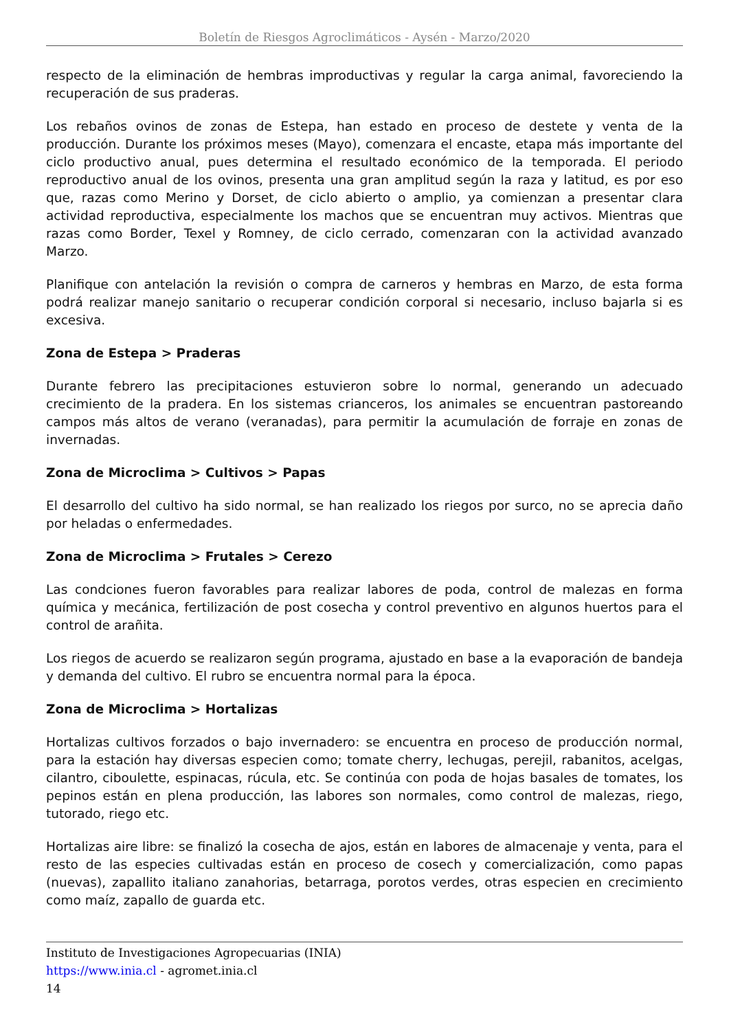Boletín de Riesgos Agroclimáticos - Aysén - Marzo/2020
respecto de la eliminación de hembras improductivas y regular la carga animal, favoreciendo la recuperación de sus praderas.
Los rebaños ovinos de zonas de Estepa, han estado en proceso de destete y venta de la producción. Durante los próximos meses (Mayo), comenzara el encaste, etapa más importante del ciclo productivo anual, pues determina el resultado económico de la temporada. El periodo reproductivo anual de los ovinos, presenta una gran amplitud según la raza y latitud, es por eso que, razas como Merino y Dorset, de ciclo abierto o amplio, ya comienzan a presentar clara actividad reproductiva, especialmente los machos que se encuentran muy activos. Mientras que razas como Border, Texel y Romney, de ciclo cerrado, comenzaran con la actividad avanzado Marzo.
Planifique con antelación la revisión o compra de carneros y hembras en Marzo, de esta forma podrá realizar manejo sanitario o recuperar condición corporal si necesario, incluso bajarla si es excesiva.
Zona de Estepa > Praderas
Durante febrero las precipitaciones estuvieron sobre lo normal, generando un adecuado crecimiento de la pradera. En los sistemas crianceros, los animales se encuentran pastoreando campos más altos de verano (veranadas), para permitir la acumulación de forraje en zonas de invernadas.
Zona de Microclima > Cultivos > Papas
El desarrollo del cultivo ha sido normal, se han realizado los riegos por surco, no se aprecia daño por heladas o enfermedades.
Zona de Microclima > Frutales > Cerezo
Las condciones fueron favorables para realizar labores de poda, control de malezas en forma química y mecánica, fertilización de post cosecha y control preventivo en algunos huertos para el control de arañita.
Los riegos de acuerdo se realizaron según programa, ajustado en base a la evaporación de bandeja y demanda del cultivo. El rubro se encuentra normal para la época.
Zona de Microclima > Hortalizas
Hortalizas cultivos forzados o bajo invernadero: se encuentra en proceso de producción normal, para la estación hay diversas especien como; tomate cherry, lechugas, perejil, rabanitos, acelgas, cilantro, ciboulette, espinacas, rúcula, etc. Se continúa con poda de hojas basales de tomates, los pepinos están en plena producción, las labores son normales, como control de malezas, riego, tutorado, riego etc.
Hortalizas aire libre: se finalizó la cosecha de ajos, están en labores de almacenaje y venta, para el resto de las especies cultivadas están en proceso de cosech y comercialización, como papas (nuevas), zapallito italiano zanahorias, betarraga, porotos verdes, otras especien en crecimiento como maíz, zapallo de guarda etc.
Instituto de Investigaciones Agropecuarias (INIA)
https://www.inia.cl - agromet.inia.cl
14